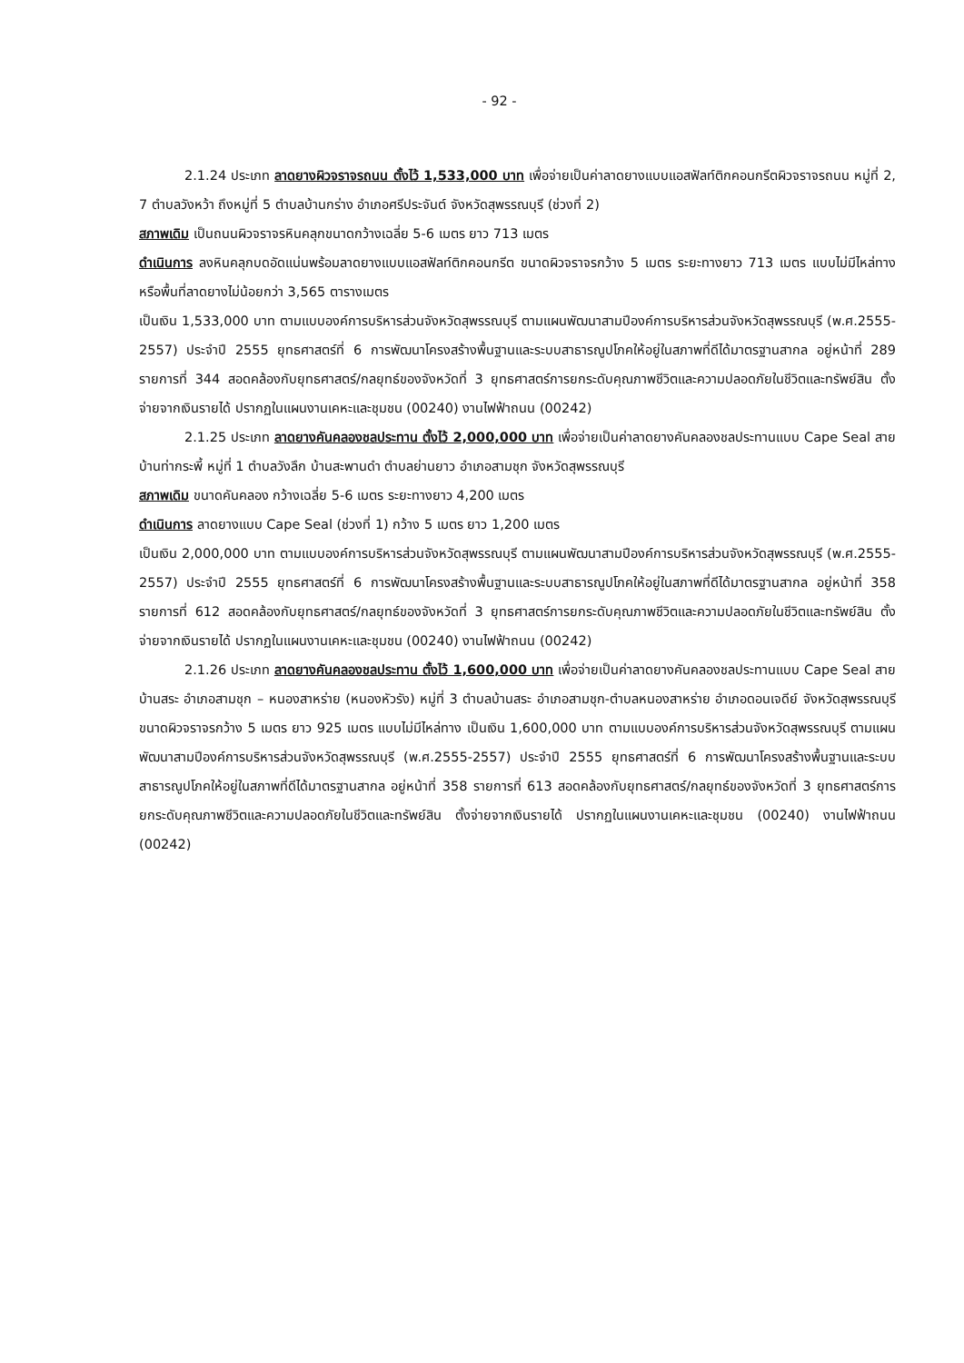- 92 -
2.1.24 ประเภท ลาดยางผิวจราจรถนน ตั้งไว้ 1,533,000 บาท เพื่อจ่ายเป็นค่าลาดยางแบบแอสฟัลท์ติกคอนกรีตผิวจราจรถนน หมู่ที่ 2, 7 ตำบลวังหว้า ถึงหมู่ที่ 5 ตำบลบ้านกร่าง อำเภอศรีประจันต์ จังหวัดสุพรรณบุรี (ช่วงที่ 2)
สภาพเดิม เป็นถนนผิวจราจรหินคลุกขนาดกว้างเฉลี่ย 5-6 เมตร ยาว 713 เมตร
ดำเนินการ ลงหินคลุกบดอัดแน่นพร้อมลาดยางแบบแอสฟัลท์ติกคอนกรีต ขนาดผิวจราจรกว้าง 5 เมตร ระยะทางยาว 713 เมตร แบบไม่มีไหล่ทาง หรือพื้นที่ลาดยางไม่น้อยกว่า 3,565 ตารางเมตร
เป็นเงิน 1,533,000 บาท ตามแบบองค์การบริหารส่วนจังหวัดสุพรรณบุรี ตามแผนพัฒนาสามปีองค์การบริหารส่วนจังหวัดสุพรรณบุรี (พ.ศ.2555-2557) ประจำปี 2555 ยุทธศาสตร์ที่ 6 การพัฒนาโครงสร้างพื้นฐานและระบบสาธารณูปโภคให้อยู่ในสภาพที่ดีได้มาตรฐานสากล อยู่หน้าที่ 289 รายการที่ 344 สอดคล้องกับยุทธศาสตร์/กลยุทธ์ของจังหวัดที่ 3 ยุทธศาสตร์การยกระดับคุณภาพชีวิตและความปลอดภัยในชีวิตและทรัพย์สิน ตั้งจ่ายจากเงินรายได้ ปรากฏในแผนงานเคหะและชุมชน (00240) งานไฟฟ้าถนน (00242)
2.1.25 ประเภท ลาดยางคันคลองชลประทาน ตั้งไว้ 2,000,000 บาท เพื่อจ่ายเป็นค่าลาดยางคันคลองชลประทานแบบ Cape Seal สายบ้านท่ากระพี้ หมู่ที่ 1 ตำบลวังลึก บ้านสะพานดำ ตำบลย่านยาว อำเภอสามชุก จังหวัดสุพรรณบุรี
สภาพเดิม ขนาดคันคลอง กว้างเฉลี่ย 5-6 เมตร ระยะทางยาว 4,200 เมตร
ดำเนินการ ลาดยางแบบ Cape Seal (ช่วงที่ 1) กว้าง 5 เมตร ยาว 1,200 เมตร
เป็นเงิน 2,000,000 บาท ตามแบบองค์การบริหารส่วนจังหวัดสุพรรณบุรี ตามแผนพัฒนาสามปีองค์การบริหารส่วนจังหวัดสุพรรณบุรี (พ.ศ.2555-2557) ประจำปี 2555 ยุทธศาสตร์ที่ 6 การพัฒนาโครงสร้างพื้นฐานและระบบสาธารณูปโภคให้อยู่ในสภาพที่ดีได้มาตรฐานสากล อยู่หน้าที่ 358 รายการที่ 612 สอดคล้องกับยุทธศาสตร์/กลยุทธ์ของจังหวัดที่ 3 ยุทธศาสตร์การยกระดับคุณภาพชีวิตและความปลอดภัยในชีวิตและทรัพย์สิน ตั้งจ่ายจากเงินรายได้ ปรากฏในแผนงานเคหะและชุมชน (00240) งานไฟฟ้าถนน (00242)
2.1.26 ประเภท ลาดยางคันคลองชลประทาน ตั้งไว้ 1,600,000 บาท เพื่อจ่ายเป็นค่าลาดยางคันคลองชลประทานแบบ Cape Seal สายบ้านสระ อำเภอสามชุก – หนองสาหร่าย (หนองหัวรัง) หมู่ที่ 3 ตำบลบ้านสระ อำเภอสามชุก-ตำบลหนองสาหร่าย อำเภอดอนเจดีย์ จังหวัดสุพรรณบุรี ขนาดผิวจราจรกว้าง 5 เมตร ยาว 925 เมตร แบบไม่มีไหล่ทาง เป็นเงิน 1,600,000 บาท ตามแบบองค์การบริหารส่วนจังหวัดสุพรรณบุรี ตามแผนพัฒนาสามปีองค์การบริหารส่วนจังหวัดสุพรรณบุรี (พ.ศ.2555-2557) ประจำปี 2555 ยุทธศาสตร์ที่ 6 การพัฒนาโครงสร้างพื้นฐานและระบบสาธารณูปโภคให้อยู่ในสภาพที่ดีได้มาตรฐานสากล อยู่หน้าที่ 358 รายการที่ 613 สอดคล้องกับยุทธศาสตร์/กลยุทธ์ของจังหวัดที่ 3 ยุทธศาสตร์การยกระดับคุณภาพชีวิตและความปลอดภัยในชีวิตและทรัพย์สิน ตั้งจ่ายจากเงินรายได้ ปรากฏในแผนงานเคหะและชุมชน (00240) งานไฟฟ้าถนน (00242)